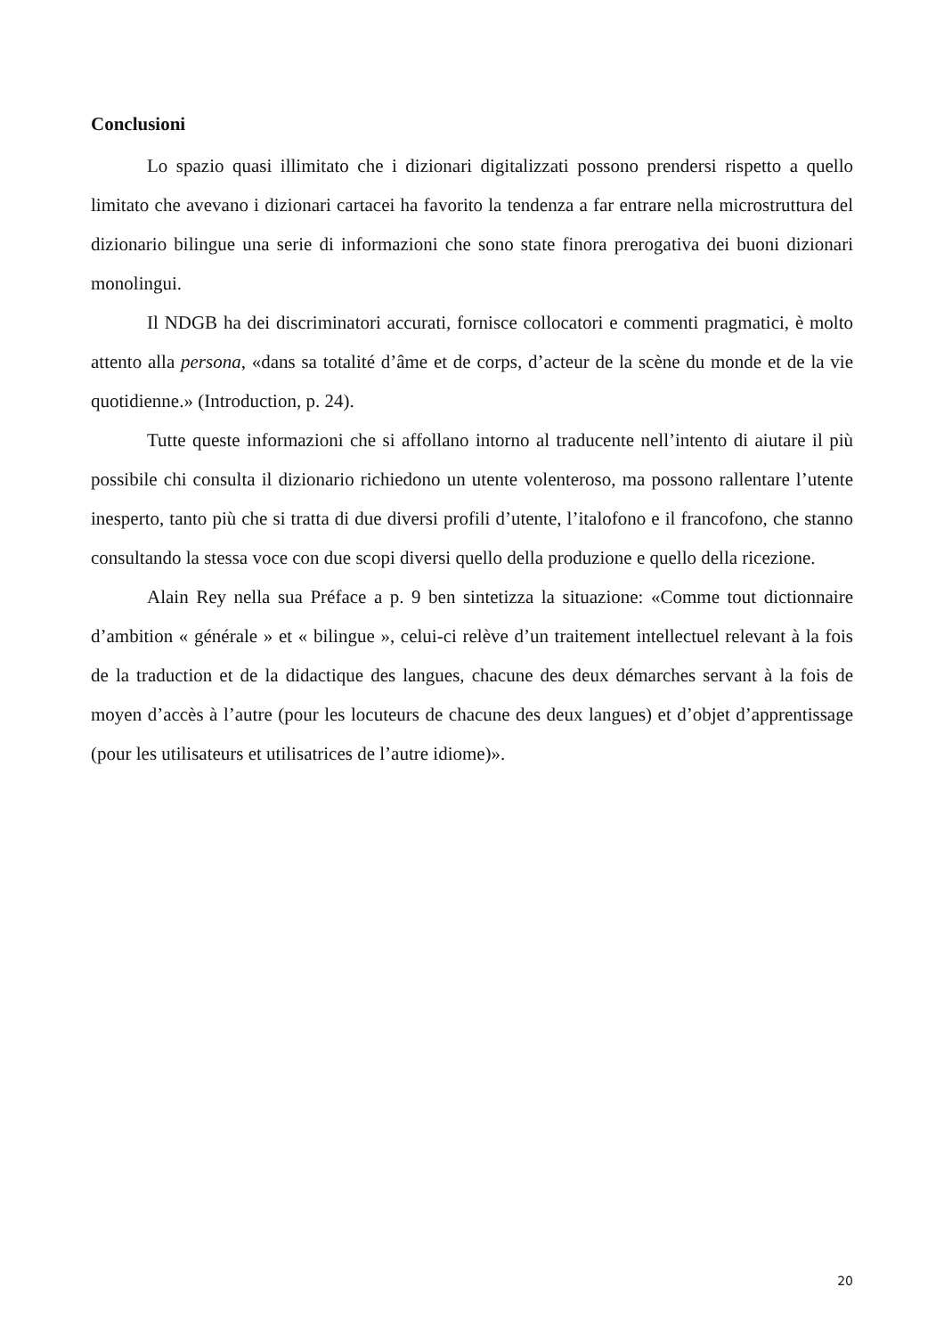Conclusioni
Lo spazio quasi illimitato che i dizionari digitalizzati possono prendersi rispetto a quello limitato che avevano i dizionari cartacei ha favorito la tendenza a far entrare nella microstruttura del dizionario bilingue una serie di informazioni che sono state finora prerogativa dei buoni dizionari monolingui.
Il NDGB ha dei discriminatori accurati, fornisce collocatori e commenti pragmatici, è molto attento alla persona, «dans sa totalité d’âme et de corps, d’acteur de la scène du monde et de la vie quotidienne.» (Introduction, p. 24).
Tutte queste informazioni che si affollano intorno al traducente nell’intento di aiutare il più possibile chi consulta il dizionario richiedono un utente volenteroso, ma possono rallentare l’utente inesperto, tanto più che si tratta di due diversi profili d’utente, l’italofono e il francofono, che stanno consultando la stessa voce con due scopi diversi quello della produzione e quello della ricezione.
Alain Rey nella sua Préface a p. 9 ben sintetizza la situazione: «Comme tout dictionnaire d’ambition « générale » et « bilingue », celui-ci relève d’un traitement intellectuel relevant à la fois de la traduction et de la didactique des langues, chacune des deux démarches servant à la fois de moyen d’accès à l’autre (pour les locuteurs de chacune des deux langues) et d’objet d’apprentissage (pour les utilisateurs et utilisatrices de l’autre idiome)».
20